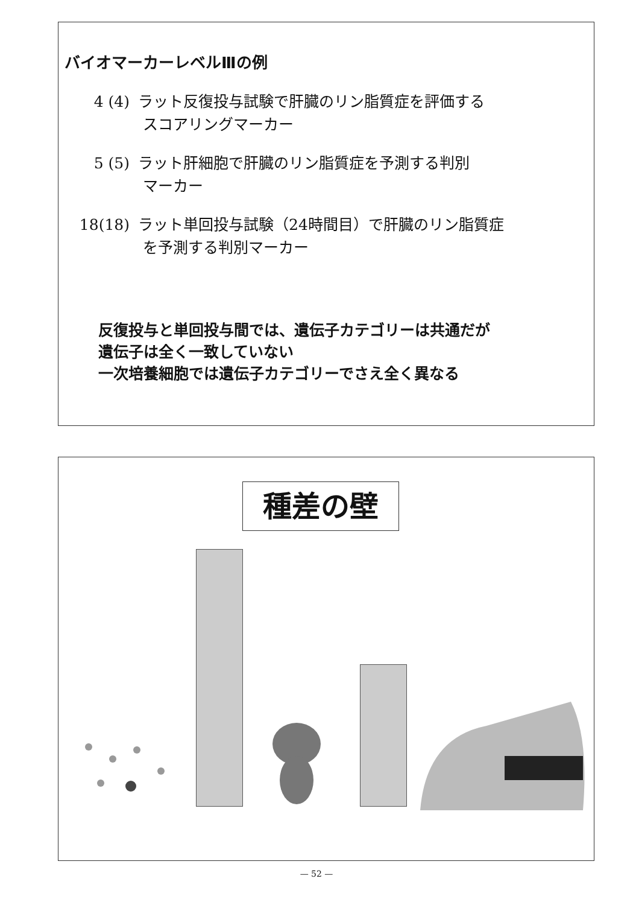バイオマーカーレベルⅢの例
4 (4) ラット反復投与試験で肝臓のリン脂質症を評価する
スコアリングマーカー
5 (5) ラット肝細胞で肝臓のリン脂質症を予測する判別
マーカー
18(18) ラット単回投与試験（24時間目）で肝臓のリン脂質症
を予測する判別マーカー
反復投与と単回投与間では、遺伝子カテゴリーは共通だが
遺伝子は全く一致していない
一次培養細胞では遺伝子カテゴリーでさえ全く異なる
種差の壁
— 52 —